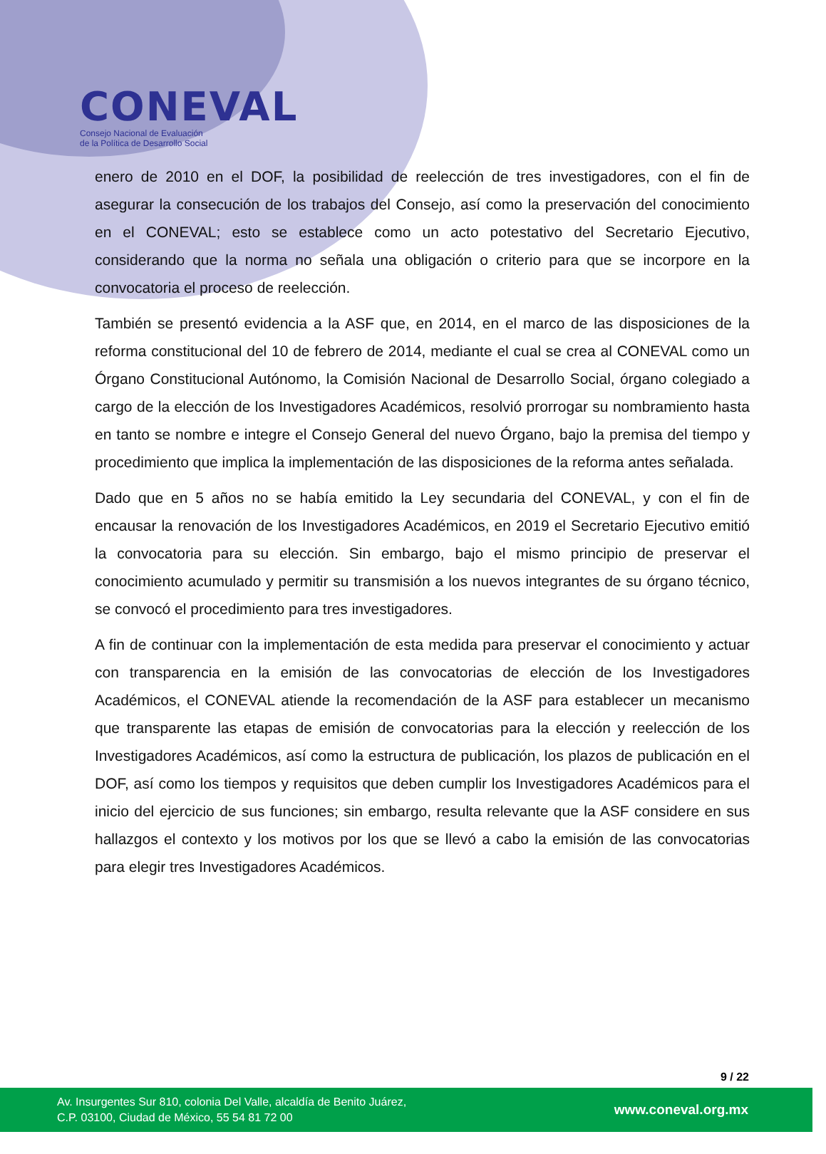CONEVAL
Consejo Nacional de Evaluación
de la Política de Desarrollo Social
enero de 2010 en el DOF, la posibilidad de reelección de tres investigadores, con el fin de asegurar la consecución de los trabajos del Consejo, así como la preservación del conocimiento en el CONEVAL; esto se establece como un acto potestativo del Secretario Ejecutivo, considerando que la norma no señala una obligación o criterio para que se incorpore en la convocatoria el proceso de reelección.
También se presentó evidencia a la ASF que, en 2014, en el marco de las disposiciones de la reforma constitucional del 10 de febrero de 2014, mediante el cual se crea al CONEVAL como un Órgano Constitucional Autónomo, la Comisión Nacional de Desarrollo Social, órgano colegiado a cargo de la elección de los Investigadores Académicos, resolvió prorrogar su nombramiento hasta en tanto se nombre e integre el Consejo General del nuevo Órgano, bajo la premisa del tiempo y procedimiento que implica la implementación de las disposiciones de la reforma antes señalada.
Dado que en 5 años no se había emitido la Ley secundaria del CONEVAL, y con el fin de encausar la renovación de los Investigadores Académicos, en 2019 el Secretario Ejecutivo emitió la convocatoria para su elección. Sin embargo, bajo el mismo principio de preservar el conocimiento acumulado y permitir su transmisión a los nuevos integrantes de su órgano técnico, se convocó el procedimiento para tres investigadores.
A fin de continuar con la implementación de esta medida para preservar el conocimiento y actuar con transparencia en la emisión de las convocatorias de elección de los Investigadores Académicos, el CONEVAL atiende la recomendación de la ASF para establecer un mecanismo que transparente las etapas de emisión de convocatorias para la elección y reelección de los Investigadores Académicos, así como la estructura de publicación, los plazos de publicación en el DOF, así como los tiempos y requisitos que deben cumplir los Investigadores Académicos para el inicio del ejercicio de sus funciones; sin embargo, resulta relevante que la ASF considere en sus hallazgos el contexto y los motivos por los que se llevó a cabo la emisión de las convocatorias para elegir tres Investigadores Académicos.
9 / 22
Av. Insurgentes Sur 810, colonia Del Valle, alcaldía de Benito Juárez,
C.P. 03100, Ciudad de México, 55 54 81 72 00
www.coneval.org.mx